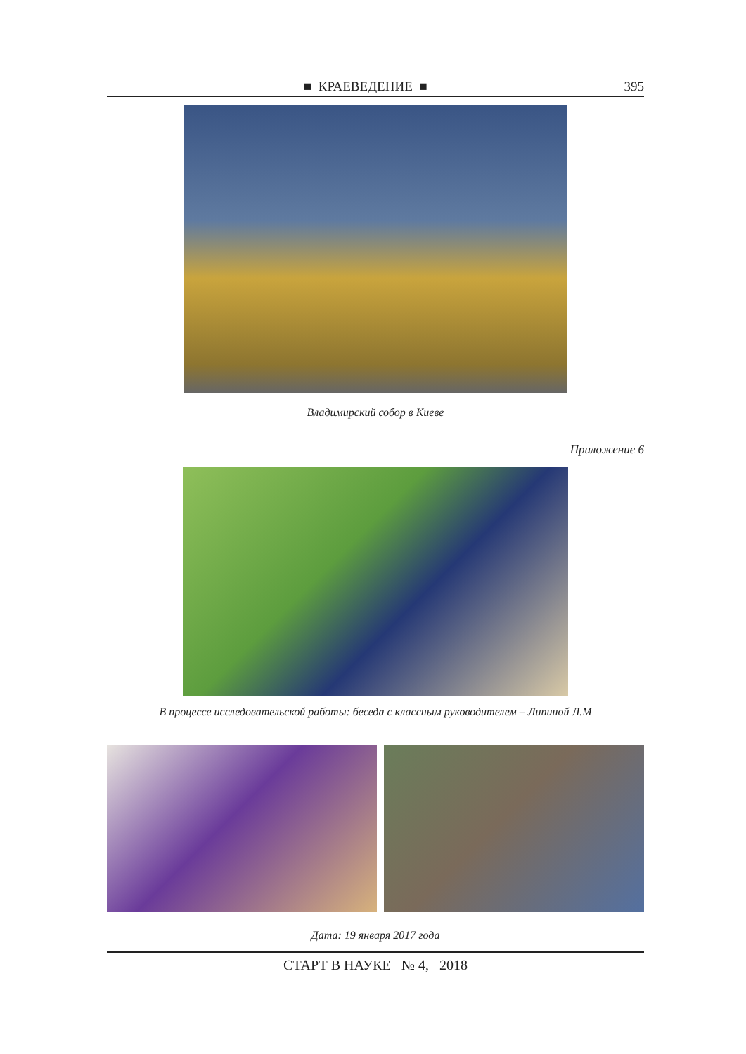■ КРАЕВЕДЕНИЕ ■ 395
Владимирский собор в Киеве
Приложение 6
В процессе исследовательской работы: беседа с классным руководителем – Липиной Л.М
Дата: 19 января 2017 года
СТАРТ В НАУКЕ № 4, 2018